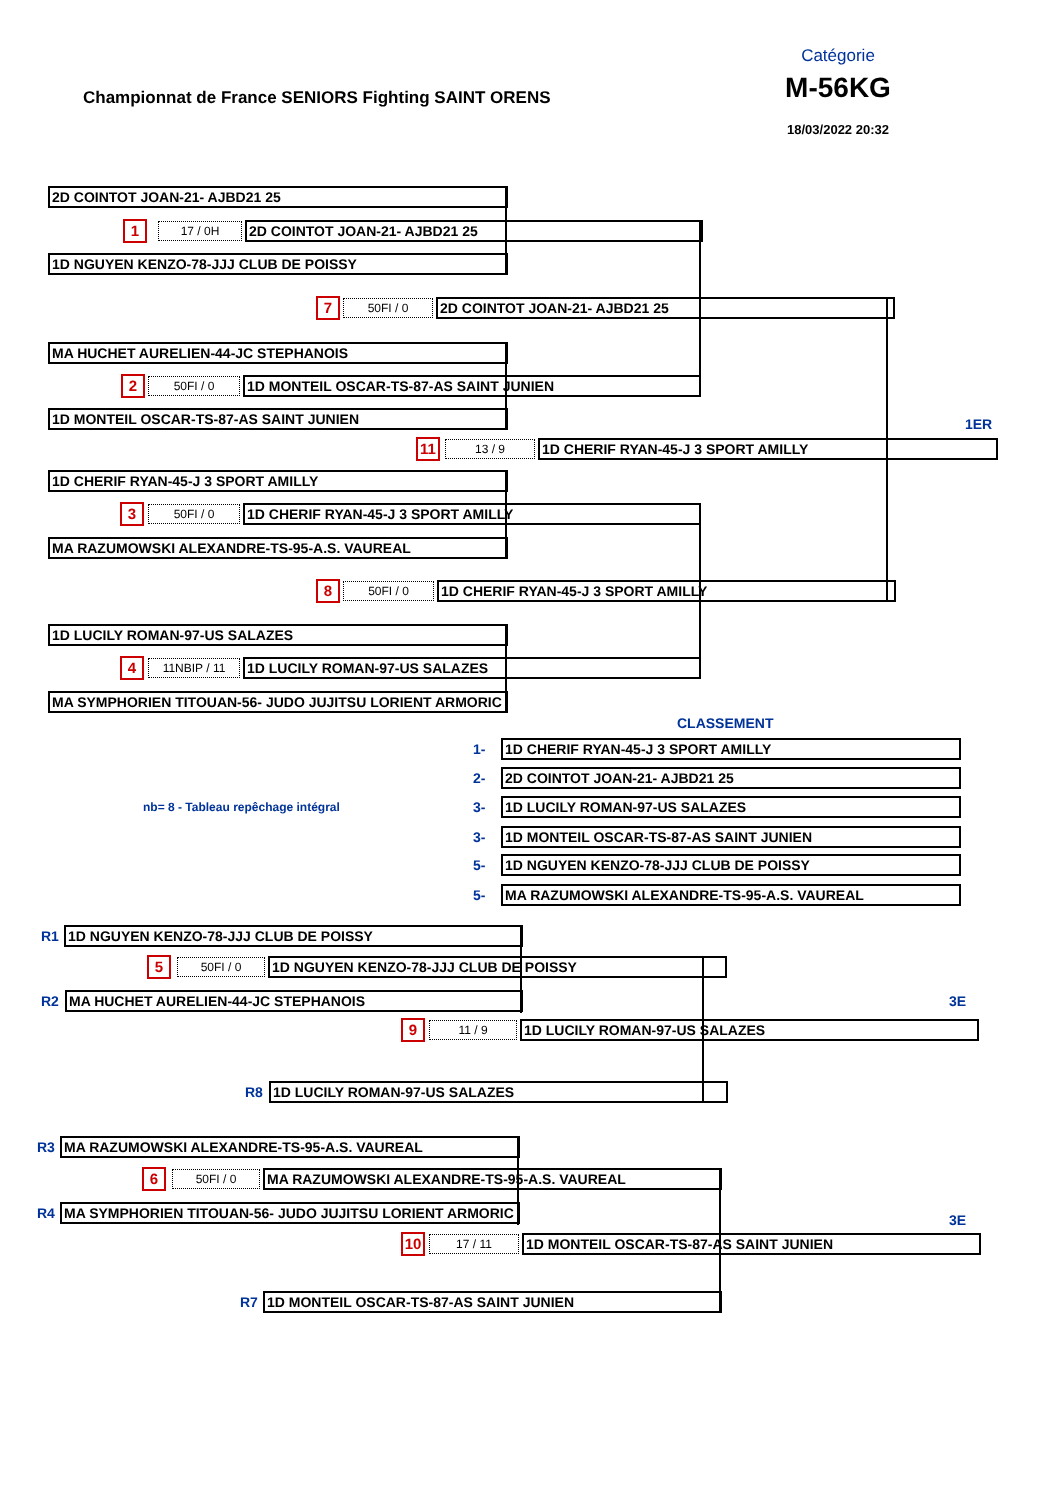Championnat de France SENIORS Fighting SAINT ORENS
Catégorie
M-56KG
18/03/2022 20:32
2D COINTOT JOAN-21- AJBD21 25
1
17 / 0H
2D COINTOT JOAN-21- AJBD21 25
1D NGUYEN KENZO-78-JJJ CLUB DE POISSY
7
50FI / 0
2D COINTOT JOAN-21- AJBD21 25
MA HUCHET AURELIEN-44-JC STEPHANOIS
2
50FI / 0
1D MONTEIL OSCAR-TS-87-AS SAINT JUNIEN
1D MONTEIL OSCAR-TS-87-AS SAINT JUNIEN
1ER
11
13 / 9
1D CHERIF RYAN-45-J 3 SPORT AMILLY
1D CHERIF RYAN-45-J 3 SPORT AMILLY
3
50FI / 0
1D CHERIF RYAN-45-J 3 SPORT AMILLY
MA RAZUMOWSKI ALEXANDRE-TS-95-A.S. VAUREAL
8
50FI / 0
1D CHERIF RYAN-45-J 3 SPORT AMILLY
1D LUCILY ROMAN-97-US SALAZES
4
11NBIP / 11
1D LUCILY ROMAN-97-US SALAZES
MA SYMPHORIEN TITOUAN-56- JUDO JUJITSU LORIENT ARMORIC
CLASSEMENT
1-
1D CHERIF RYAN-45-J 3 SPORT AMILLY
2-
2D COINTOT JOAN-21- AJBD21 25
nb= 8 - Tableau repêchage intégral
3-
1D LUCILY ROMAN-97-US SALAZES
3-
1D MONTEIL OSCAR-TS-87-AS SAINT JUNIEN
5-
1D NGUYEN KENZO-78-JJJ CLUB DE POISSY
5-
MA RAZUMOWSKI ALEXANDRE-TS-95-A.S. VAUREAL
R1
1D NGUYEN KENZO-78-JJJ CLUB DE POISSY
5
50FI / 0
1D NGUYEN KENZO-78-JJJ CLUB DE POISSY
R2
MA HUCHET AURELIEN-44-JC STEPHANOIS
3E
9
11 / 9
1D LUCILY ROMAN-97-US SALAZES
R8
1D LUCILY ROMAN-97-US SALAZES
R3
MA RAZUMOWSKI ALEXANDRE-TS-95-A.S. VAUREAL
6
50FI / 0
MA RAZUMOWSKI ALEXANDRE-TS-95-A.S. VAUREAL
R4
MA SYMPHORIEN TITOUAN-56- JUDO JUJITSU LORIENT ARMORIC
3E
10
17 / 11
1D MONTEIL OSCAR-TS-87-AS SAINT JUNIEN
R7
1D MONTEIL OSCAR-TS-87-AS SAINT JUNIEN